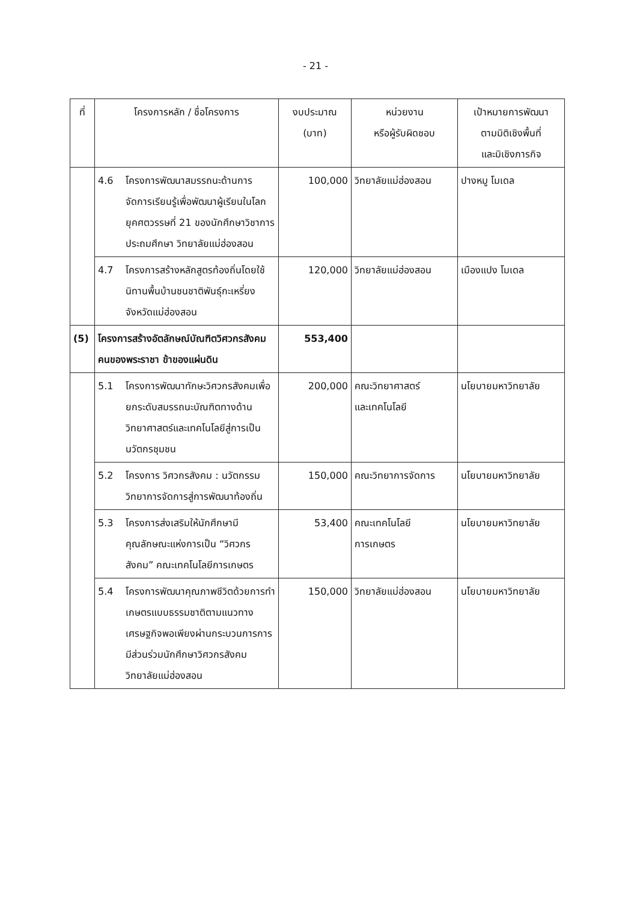- 21 -
| ที่ | โครงการหลัก / ชื่อโครงการ | งบประมาณ (บาท) | หน่วยงาน หรือผู้รับผิดชอบ | เป้าหมายการพัฒนา ตามมิติเชิงพื้นที่ และมิเชิงภารกิจ |
| --- | --- | --- | --- | --- |
| | 4.6 โครงการพัฒนาสมรรถนะด้านการจัดการเรียนรู้เพื่อพัฒนาผู้เรียนในโลกยุคศตวรรษที่ 21 ของนักศึกษาวิชาการประถมศึกษา วิทยาลัยแม่ฮ่องสอน | 100,000 | วิทยาลัยแม่ฮ่องสอน | ปางหมู โมเดล |
| | 4.7 โครงการสร้างหลักสูตรท้องถิ่นโดยใช้นิทานพื้นบ้านชนชาติพันธุ์กะเหรี่ยง จังหวัดแม่ฮ่องสอน | 120,000 | วิทยาลัยแม่ฮ่องสอน | เมืองแปง โมเดล |
| (5) | โครงการสร้างอัตลักษณ์บัณฑิตวิศวกรสังคม คนของพระราชา ข้าของแผ่นดิน | 553,400 | | |
| | 5.1 โครงการพัฒนาทักษะวิศวกรสังคมเพื่อยกระดับสมรรถนะบัณฑิตทางด้านวิทยาศาสตร์และเทคโนโลยีสู่การเป็นนวัตกรชุมชน | 200,000 | คณะวิทยาศาสตร์ และเทคโนโลยี | นโยบายมหาวิทยาลัย |
| | 5.2 โครงการ วิศวกรสังคม : นวัตกรรมวิทยาการจัดการสู่การพัฒนาท้องถิ่น | 150,000 | คณะวิทยาการจัดการ | นโยบายมหาวิทยาลัย |
| | 5.3 โครงการส่งเสริมให้นักศึกษามีคุณลักษณะแห่งการเป็น “วิศวกรสังคม” คณะเทคโนโลยีการเกษตร | 53,400 | คณะเทคโนโลยี การเกษตร | นโยบายมหาวิทยาลัย |
| | 5.4 โครงการพัฒนาคุณภาพชีวิตด้วยการทำเกษตรแบบธรรมชาติตามแนวทางเศรษฐกิจพอเพียงผ่านกระบวนการการมีส่วนร่วมนักศึกษาวิศวกรสังคม วิทยาลัยแม่ฮ่องสอน | 150,000 | วิทยาลัยแม่ฮ่องสอน | นโยบายมหาวิทยาลัย |